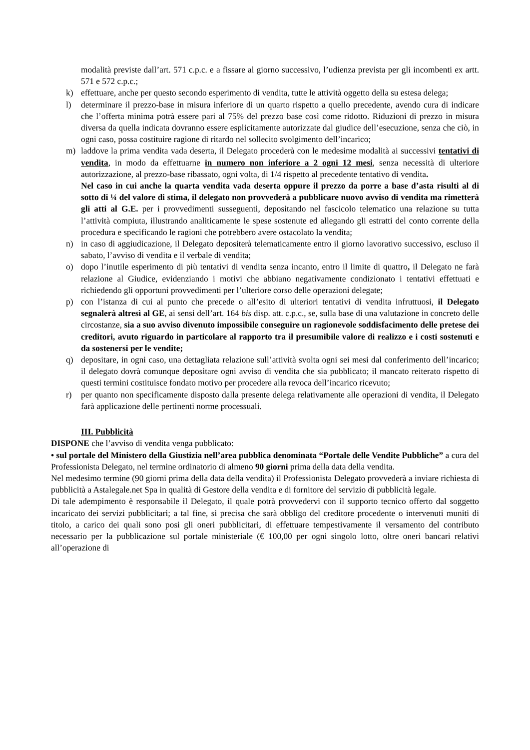modalità previste dall’art. 571 c.p.c. e a fissare al giorno successivo, l’udienza prevista per gli incombenti ex artt. 571 e 572 c.p.c.;
k) effettuare, anche per questo secondo esperimento di vendita, tutte le attività oggetto della su estesa delega;
l) determinare il prezzo-base in misura inferiore di un quarto rispetto a quello precedente, avendo cura di indicare che l’offerta minima potrà essere pari al 75% del prezzo base così come ridotto. Riduzioni di prezzo in misura diversa da quella indicata dovranno essere esplicitamente autorizzate dal giudice dell’esecuzione, senza che ciò, in ogni caso, possa costituire ragione di ritardo nel sollecito svolgimento dell’incarico;
m) laddove la prima vendita vada deserta, il Delegato procederà con le medesime modalità ai successivi tentativi di vendita, in modo da effettuarne in numero non inferiore a 2 ogni 12 mesi, senza necessità di ulteriore autorizzazione, al prezzo-base ribassato, ogni volta, di 1/4 rispetto al precedente tentativo di vendita.
Nel caso in cui anche la quarta vendita vada deserta oppure il prezzo da porre a base d’asta risulti al di sotto di ¼ del valore di stima, il delegato non provvederà a pubblicare nuovo avviso di vendita ma rimetterà gli atti al G.E. per i provvedimenti susseguenti, depositando nel fascicolo telematico una relazione su tutta l’attività compiuta, illustrando analiticamente le spese sostenute ed allegando gli estratti del conto corrente della procedura e specificando le ragioni che potrebbero avere ostacolato la vendita;
n) in caso di aggiudicazione, il Delegato depositerà telematicamente entro il giorno lavorativo successivo, escluso il sabato, l’avviso di vendita e il verbale di vendita;
o) dopo l’inutile esperimento di più tentativi di vendita senza incanto, entro il limite di quattro, il Delegato ne farà relazione al Giudice, evidenziando i motivi che abbiano negativamente condizionato i tentativi effettuati e richiedendo gli opportuni provvedimenti per l’ulteriore corso delle operazioni delegate;
p) con l’istanza di cui al punto che precede o all’esito di ulteriori tentativi di vendita infruttuosi, il Delegato segnalerà altresì al GE, ai sensi dell’art. 164 bis disp. att. c.p.c., se, sulla base di una valutazione in concreto delle circostanze, sia a suo avviso divenuto impossibile conseguire un ragionevole soddisfacimento delle pretese dei creditori, avuto riguardo in particolare al rapporto tra il presumibile valore di realizzo e i costi sostenuti e da sostenersi per le vendite;
q) depositare, in ogni caso, una dettagliata relazione sull’attività svolta ogni sei mesi dal conferimento dell’incarico; il delegato dovrà comunque depositare ogni avviso di vendita che sia pubblicato; il mancato reiterato rispetto di questi termini costituisce fondato motivo per procedere alla revoca dell’incarico ricevuto;
r) per quanto non specificamente disposto dalla presente delega relativamente alle operazioni di vendita, il Delegato farà applicazione delle pertinenti norme processuali.
III. Pubblicità
DISPONE che l’avviso di vendita venga pubblicato:
• sul portale del Ministero della Giustizia nell’area pubblica denominata “Portale delle Vendite Pubbliche” a cura del Professionista Delegato, nel termine ordinatorio di almeno 90 giorni prima della data della vendita.
Nel medesimo termine (90 giorni prima della data della vendita) il Professionista Delegato provvederà a inviare richiesta di pubblicità a Astalegale.net Spa in qualità di Gestore della vendita e di fornitore del servizio di pubblicità legale.
Di tale adempimento è responsabile il Delegato, il quale potrà provvedervi con il supporto tecnico offerto dal soggetto incaricato dei servizi pubblicitari; a tal fine, si precisa che sarà obbligo del creditore procedente o intervenuti muniti di titolo, a carico dei quali sono posi gli oneri pubblicitari, di effettuare tempestivamente il versamento del contributo necessario per la pubblicazione sul portale ministeriale (€ 100,00 per ogni singolo lotto, oltre oneri bancari relativi all’operazione di